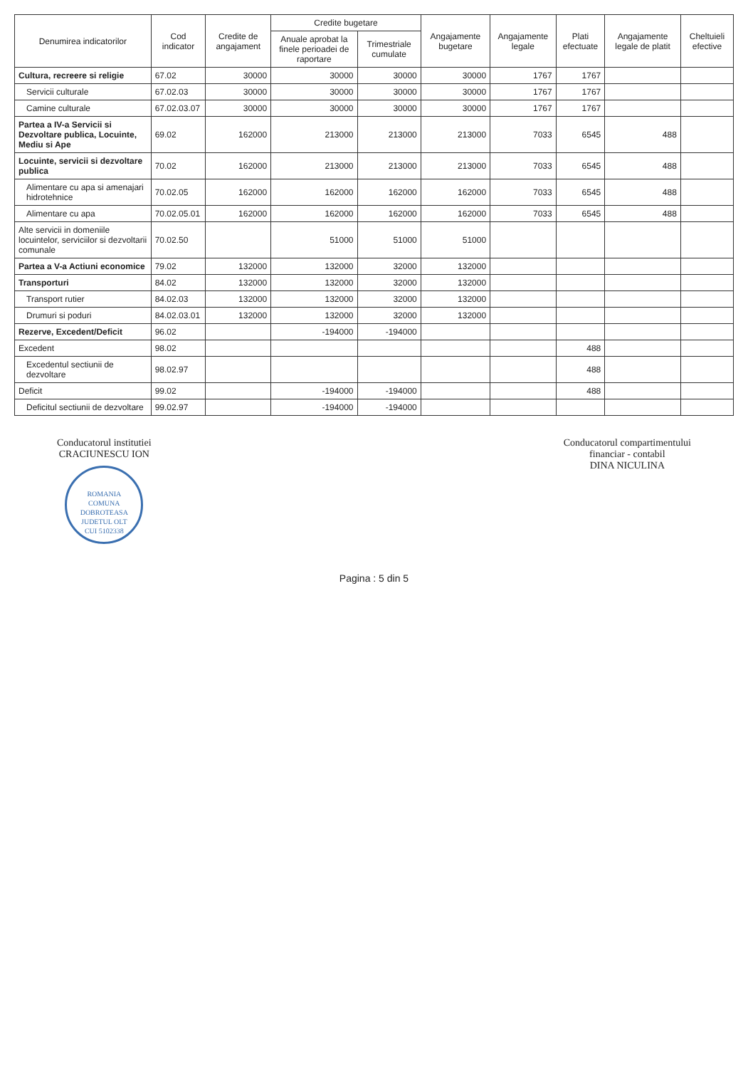| Denumirea indicatorilor | Cod indicator | Credite de angajament | Credite bugetare | | Angajamente bugetare | Angajamente legale | Plati efectuate | Angajamente legale de platit | Cheltuieli efective |
| --- | --- | --- | --- | --- | --- | --- | --- | --- | --- |
| | | | Anuale aprobat la finele perioadei de raportare | Trimestriale cumulate | | | | | |
| Cultura, recreere si religie | 67.02 | 30000 | 30000 | 30000 | 30000 | 1767 | 1767 | | |
| Servicii culturale | 67.02.03 | 30000 | 30000 | 30000 | 30000 | 1767 | 1767 | | |
| Camine culturale | 67.02.03.07 | 30000 | 30000 | 30000 | 30000 | 1767 | 1767 | | |
| Partea a IV-a Servicii si Dezvoltare publica, Locuinte, Mediu si Ape | 69.02 | 162000 | 213000 | 213000 | 213000 | 7033 | 6545 | 488 | |
| Locuinte, servicii si dezvoltare publica | 70.02 | 162000 | 213000 | 213000 | 213000 | 7033 | 6545 | 488 | |
| Alimentare cu apa si amenajari hidrotehnice | 70.02.05 | 162000 | 162000 | 162000 | 162000 | 7033 | 6545 | 488 | |
| Alimentare cu apa | 70.02.05.01 | 162000 | 162000 | 162000 | 162000 | 7033 | 6545 | 488 | |
| Alte servicii in domeniile locuintelor, serviciilor si dezvoltarii comunale | 70.02.50 | | 51000 | 51000 | 51000 | | | | |
| Partea a V-a Actiuni economice | 79.02 | 132000 | 132000 | 32000 | 132000 | | | | |
| Transporturi | 84.02 | 132000 | 132000 | 32000 | 132000 | | | | |
| Transport rutier | 84.02.03 | 132000 | 132000 | 32000 | 132000 | | | | |
| Drumuri si poduri | 84.02.03.01 | 132000 | 132000 | 32000 | 132000 | | | | |
| Rezerve, Excedent/Deficit | 96.02 | | -194000 | -194000 | | | | | |
| Excedent | 98.02 | | | | | | 488 | | |
| Excedentul sectiunii de dezvoltare | 98.02.97 | | | | | | 488 | | |
| Deficit | 99.02 | | -194000 | -194000 | | | 488 | | |
| Deficitul sectiunii de dezvoltare | 99.02.97 | | -194000 | -194000 | | | | | |
Conducatorul institutiei
CRACIUNESCU ION
ROMANIA
COMUNA DOBROTEASA
JUDETUL OLT
CUI 5102338
Conducatorul compartimentului
financiar - contabil
DINA NICULINA
Pagina : 5 din 5